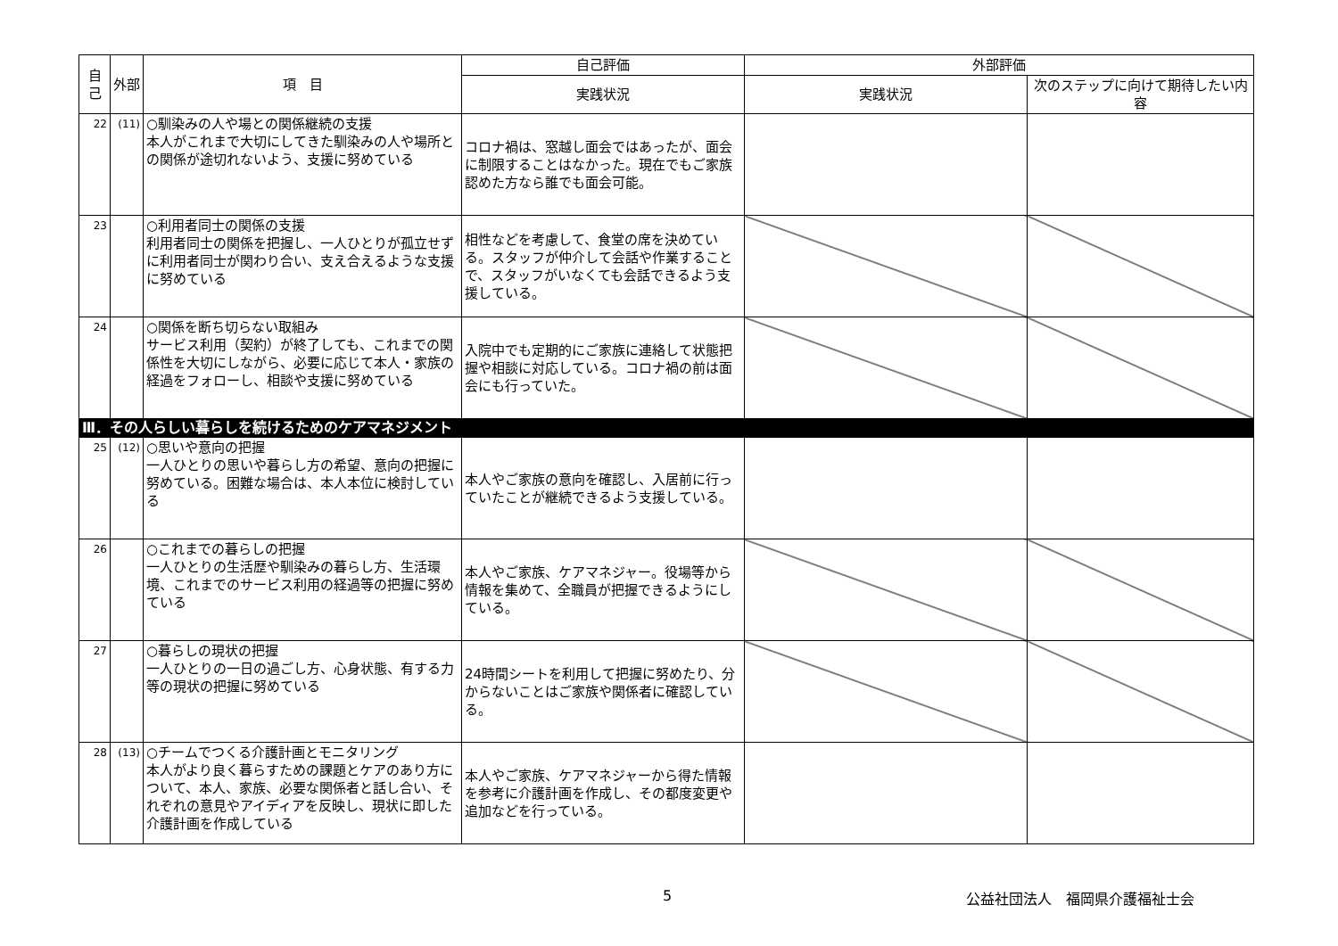| 自己 | 外部 | 項 目 | 自己評価 | 外部評価 | |
| --- | --- | --- | --- | --- | --- |
| | | | 実践状況 | 実践状況 | 次のステップに向けて期待したい内容 |
| 22 | (11) | ○馴染みの人や場との関係継続の支援 本人がこれまで大切にしてきた馴染みの人や場所との関係が途切れないよう、支援に努めている | コロナ禍は、窓越し面会ではあったが、面会に制限することはなかった。現在でもご家族認めた方なら誰でも面会可能。 | | |
| 23 | | ○利用者同士の関係の支援 利用者同士の関係を把握し、一人ひとりが孤立せずに利用者同士が関わり合い、支え合えるような支援に努めている | 相性などを考慮して、食堂の席を決めている。スタッフが仲介して会話や作業することで、スタッフがいなくても会話できるよう支援している。 | | |
| 24 | | ○関係を断ち切らない取組み サービス利用（契約）が終了しても、これまでの関係性を大切にしながら、必要に応じて本人・家族の経過をフォローし、相談や支援に努めている | 入院中でも定期的にご家族に連絡して状態把握や相談に対応している。コロナ禍の前は面会にも行っていた。 | | |
| Ⅲ．その人らしい暮らしを続けるためのケアマネジメント | | | | | |
| 25 | (12) | ○思いや意向の把握 一人ひとりの思いや暮らし方の希望、意向の把握に努めている。困難な場合は、本人本位に検討している | 本人やご家族の意向を確認し、入居前に行っていたことが継続できるよう支援している。 | | |
| 26 | | ○これまでの暮らしの把握 一人ひとりの生活歴や馴染みの暮らし方、生活環境、これまでのサービス利用の経過等の把握に努めている | 本人やご家族、ケアマネジャー。役場等から情報を集めて、全職員が把握できるようにしている。 | | |
| 27 | | ○暮らしの現状の把握 一人ひとりの一日の過ごし方、心身状態、有する力等の現状の把握に努めている | 24時間シートを利用して把握に努めたり、分からないことはご家族や関係者に確認している。 | | |
| 28 | (13) | ○チームでつくる介護計画とモニタリング 本人がより良く暮らすための課題とケアのあり方について、本人、家族、必要な関係者と話し合い、それぞれの意見やアイディアを反映し、現状に即した介護計画を作成している | 本人やご家族、ケアマネジャーから得た情報を参考に介護計画を作成し、その都度変更や追加などを行っている。 | | |
5 公益社団法人　福岡県介護福祉士会